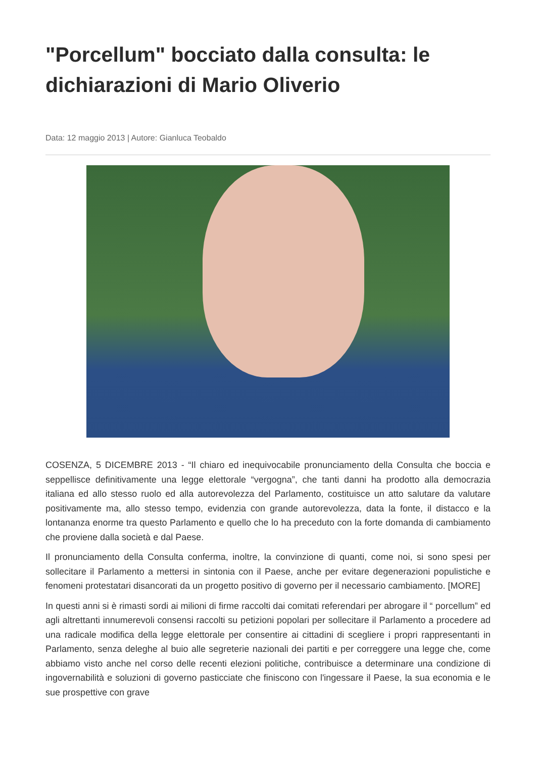"Porcellum" bocciato dalla consulta: le dichiarazioni di Mario Oliverio
Data: 12 maggio 2013 | Autore: Gianluca Teobaldo
COSENZA, 5 DICEMBRE 2013 - “Il chiaro ed inequivocabile pronunciamento della Consulta che boccia e seppellisce definitivamente una legge elettorale “vergogna”, che tanti danni ha prodotto alla democrazia italiana ed allo stesso ruolo ed alla autorevolezza del Parlamento, costituisce un atto salutare da valutare positivamente ma, allo stesso tempo, evidenzia con grande autorevolezza, data la fonte, il distacco e la lontananza enorme tra questo Parlamento e quello che lo ha preceduto con la forte domanda di cambiamento che proviene dalla società e dal Paese.
Il pronunciamento della Consulta conferma, inoltre, la convinzione di quanti, come noi, si sono spesi per sollecitare il Parlamento a mettersi in sintonia con il Paese, anche per evitare degenerazioni populistiche e fenomeni protestatari disancorati da un progetto positivo di governo per il necessario cambiamento. [MORE]
In questi anni si è rimasti sordi ai milioni di firme raccolti dai comitati referendari per abrogare il “ porcellum” ed agli altrettanti innumerevoli consensi raccolti su petizioni popolari per sollecitare il Parlamento a procedere ad una radicale modifica della legge elettorale per consentire ai cittadini di scegliere i propri rappresentanti in Parlamento, senza deleghe al buio alle segreterie nazionali dei partiti e per correggere una legge che, come abbiamo visto anche nel corso delle recenti elezioni politiche, contribuisce a determinare una condizione di ingovernabilità e soluzioni di governo pasticciate che finiscono con l'ingessare il Paese, la sua economia e le sue prospettive con grave